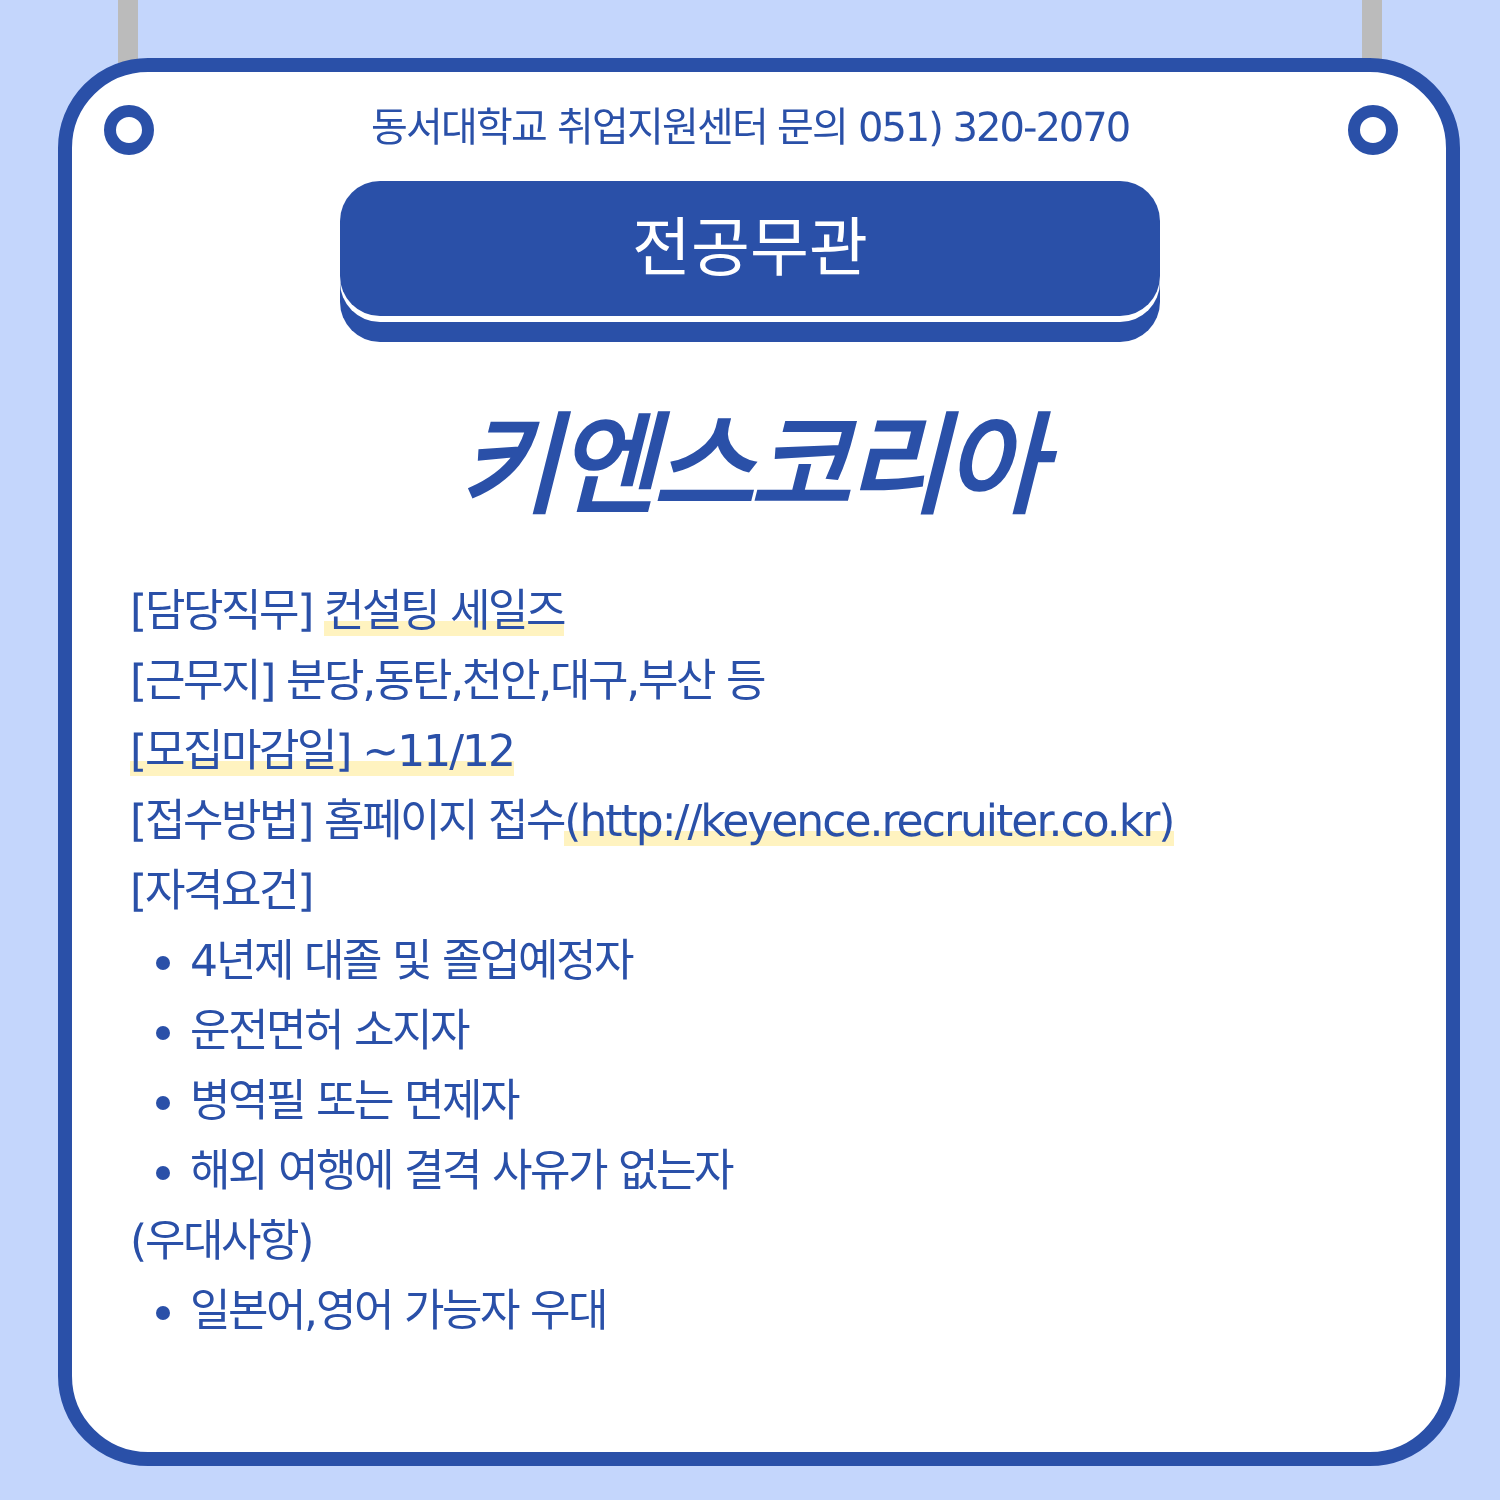동서대학교 취업지원센터 문의 051) 320-2070
전공무관
키엔스코리아
[담당직무] 컨설팅 세일즈
[근무지] 분당,동탄,천안,대구,부산 등
[모집마감일] ~11/12
[접수방법] 홈페이지 접수(http://keyence.recruiter.co.kr)
[자격요건]
4년제 대졸 및 졸업예정자
운전면허 소지자
병역필 또는 면제자
해외 여행에 결격 사유가 없는자
(우대사항)
일본어,영어 가능자 우대